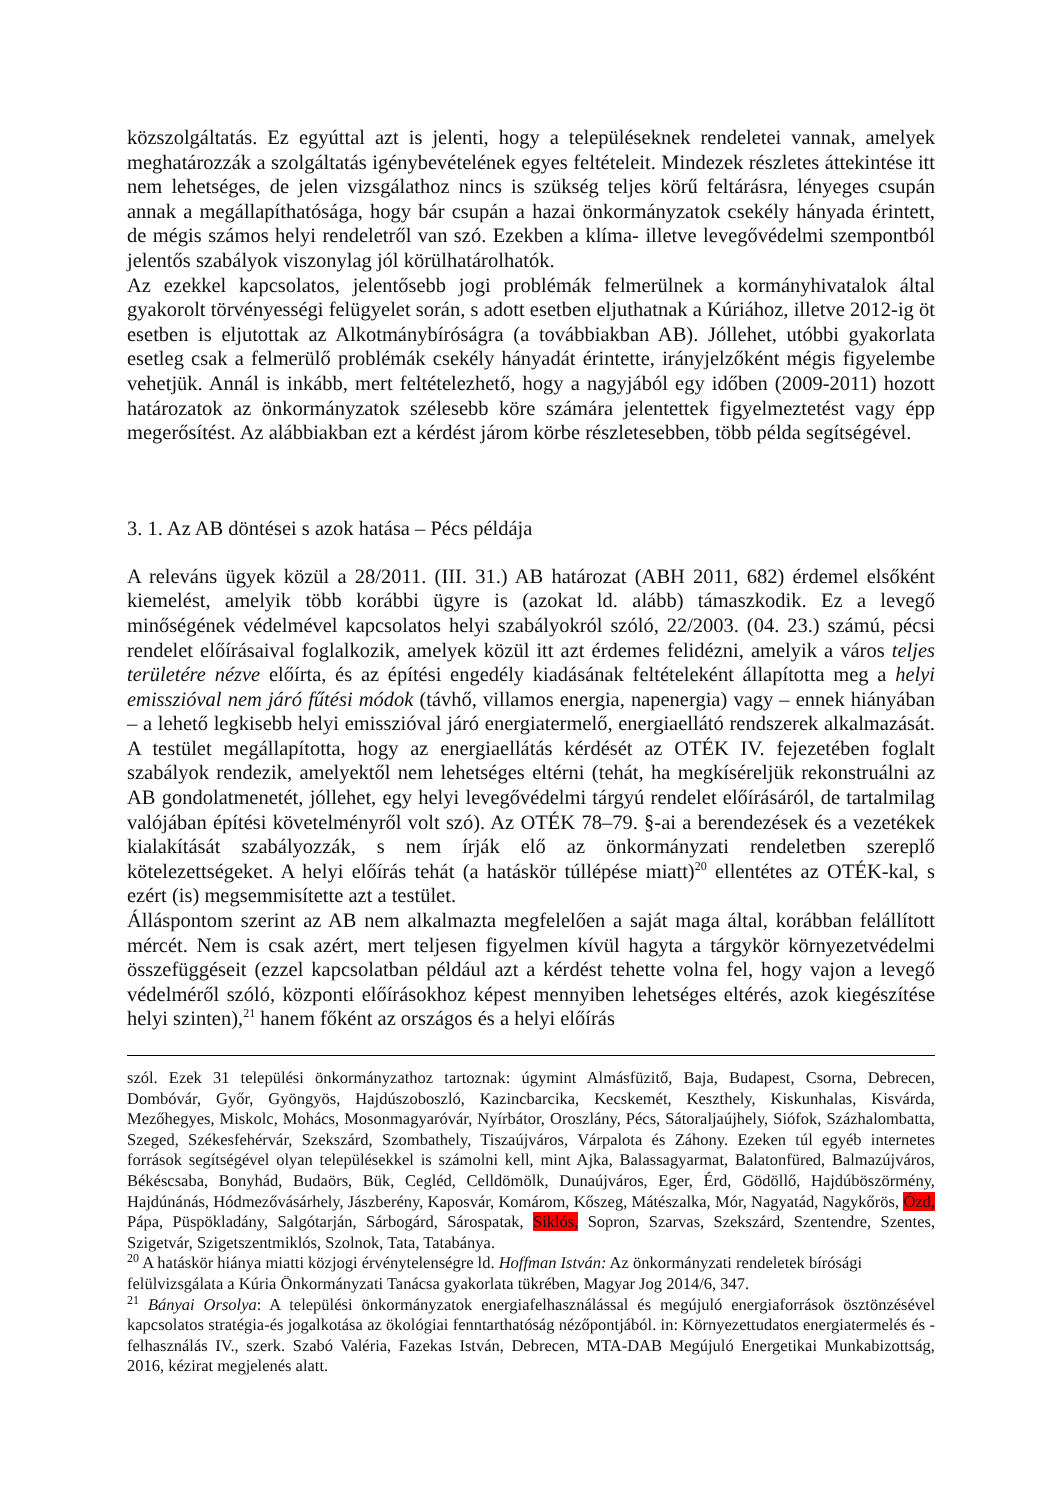közszolgáltatás. Ez egyúttal azt is jelenti, hogy a településeknek rendeletei vannak, amelyek meghatározzák a szolgáltatás igénybevételének egyes feltételeit. Mindezek részletes áttekintése itt nem lehetséges, de jelen vizsgálathoz nincs is szükség teljes körű feltárásra, lényeges csupán annak a megállapíthatósága, hogy bár csupán a hazai önkormányzatok csekély hányada érintett, de mégis számos helyi rendeletről van szó. Ezekben a klíma- illetve levegővédelmi szempontból jelentős szabályok viszonylag jól körülhatárolhatók.
Az ezekkel kapcsolatos, jelentősebb jogi problémák felmerülnek a kormányhivatalok által gyakorolt törvényességi felügyelet során, s adott esetben eljuthatnak a Kúriához, illetve 2012-ig öt esetben is eljutottak az Alkotmánybíróságra (a továbbiakban AB). Jóllehet, utóbbi gyakorlata esetleg csak a felmerülő problémák csekély hányadát érintette, irányjelzőként mégis figyelembe vehetjük. Annál is inkább, mert feltételezhető, hogy a nagyjából egy időben (2009-2011) hozott határozatok az önkormányzatok szélesebb köre számára jelentettek figyelmeztetést vagy épp megerősítést. Az alábbiakban ezt a kérdést járom körbe részletesebben, több példa segítségével.
3. 1. Az AB döntései s azok hatása – Pécs példája
A releváns ügyek közül a 28/2011. (III. 31.) AB határozat (ABH 2011, 682) érdemel elsőként kiemelést, amelyik több korábbi ügyre is (azokat ld. alább) támaszkodik. Ez a levegő minőségének védelmével kapcsolatos helyi szabályokról szóló, 22/2003. (04. 23.) számú, pécsi rendelet előírásaival foglalkozik, amelyek közül itt azt érdemes felidézni, amelyik a város teljes területére nézve előírta, és az építési engedély kiadásának feltételeként állapította meg a helyi emisszióval nem járó fűtési módok (távhő, villamos energia, napenergia) vagy – ennek hiányában – a lehető legkisebb helyi emisszióval járó energiatermelő, energiaellátó rendszerek alkalmazását. A testület megállapította, hogy az energiaellátás kérdését az OTÉK IV. fejezetében foglalt szabályok rendezik, amelyektől nem lehetséges eltérni (tehát, ha megkíséreljük rekonstruálni az AB gondolatmenetét, jóllehet, egy helyi levegővédelmi tárgyú rendelet előírásáról, de tartalmilag valójában építési követelményről volt szó). Az OTÉK 78–79. §-ai a berendezések és a vezetékek kialakítását szabályozzák, s nem írják elő az önkormányzati rendeletben szereplő kötelezettségeket. A helyi előírás tehát (a hatáskör túllépése miatt)<sup>20</sup> ellentétes az OTÉK-kal, s ezért (is) megsemmisítette azt a testület.
Álláspontom szerint az AB nem alkalmazta megfelelően a saját maga által, korábban felállított mércét. Nem is csak azért, mert teljesen figyelmen kívül hagyta a tárgykör környezetvédelmi összefüggéseit (ezzel kapcsolatban például azt a kérdést tehette volna fel, hogy vajon a levegő védelméről szóló, központi előírásokhoz képest mennyiben lehetséges eltérés, azok kiegészítése helyi szinten),<sup>21</sup> hanem főként az országos és a helyi előírás
szól. Ezek 31 települési önkormányzathoz tartoznak: úgymint Almásfüzitő, Baja, Budapest, Csorna, Debrecen, Dombóvár, Győr, Gyöngyös, Hajdúszoboszló, Kazincbarcika, Kecskemét, Keszthely, Kiskunhalas, Kisvárda, Mezőhegyes, Miskolc, Mohács, Mosonmagyaróvár, Nyírbátor, Oroszlány, Pécs, Sátoraljaújhely, Siófok, Százhalombatta, Szeged, Székesfehérvár, Szekszárd, Szombathely, Tiszaújváros, Várpalota és Záhony. Ezeken túl egyéb internetes források segítségével olyan településekkel is számolni kell, mint Ajka, Balassagyarmat, Balatonfüred, Balmazújváros, Békéscsaba, Bonyhád, Budaörs, Bük, Cegléd, Celldömölk, Dunaújváros, Eger, Érd, Gödöllő, Hajdúböszörmény, Hajdúnánás, Hódmezővásárhely, Jászberény, Kaposvár, Komárom, Kőszeg, Mátészalka, Mór, Nagyatád, Nagykőrös, Ózd, Pápa, Püspökladány, Salgótarján, Sárbogárd, Sárospatak, Siklós, Sopron, Szarvas, Szekszárd, Szentendre, Szentes, Szigetvár, Szigetszentmiklós, Szolnok, Tata, Tatabánya.
<sup>20</sup> A hatáskör hiánya miatti közjogi érvénytelenségre ld. Hoffman István: Az önkormányzati rendeletek bírósági felülvizsgálata a Kúria Önkormányzati Tanácsa gyakorlata tükrében, Magyar Jog 2014/6, 347.
<sup>21</sup> Bányai Orsolya: A települési önkormányzatok energiafelhasználással és megújuló energiaforrások ösztönzésével kapcsolatos stratégia-és jogalkotása az ökológiai fenntarthatóság nézőpontjából. in: Környezettudatos energiatermelés és -felhasználás IV., szerk. Szabó Valéria, Fazekas István, Debrecen, MTA-DAB Megújuló Energetikai Munkabizottság, 2016, kézirat megjelenés alatt.